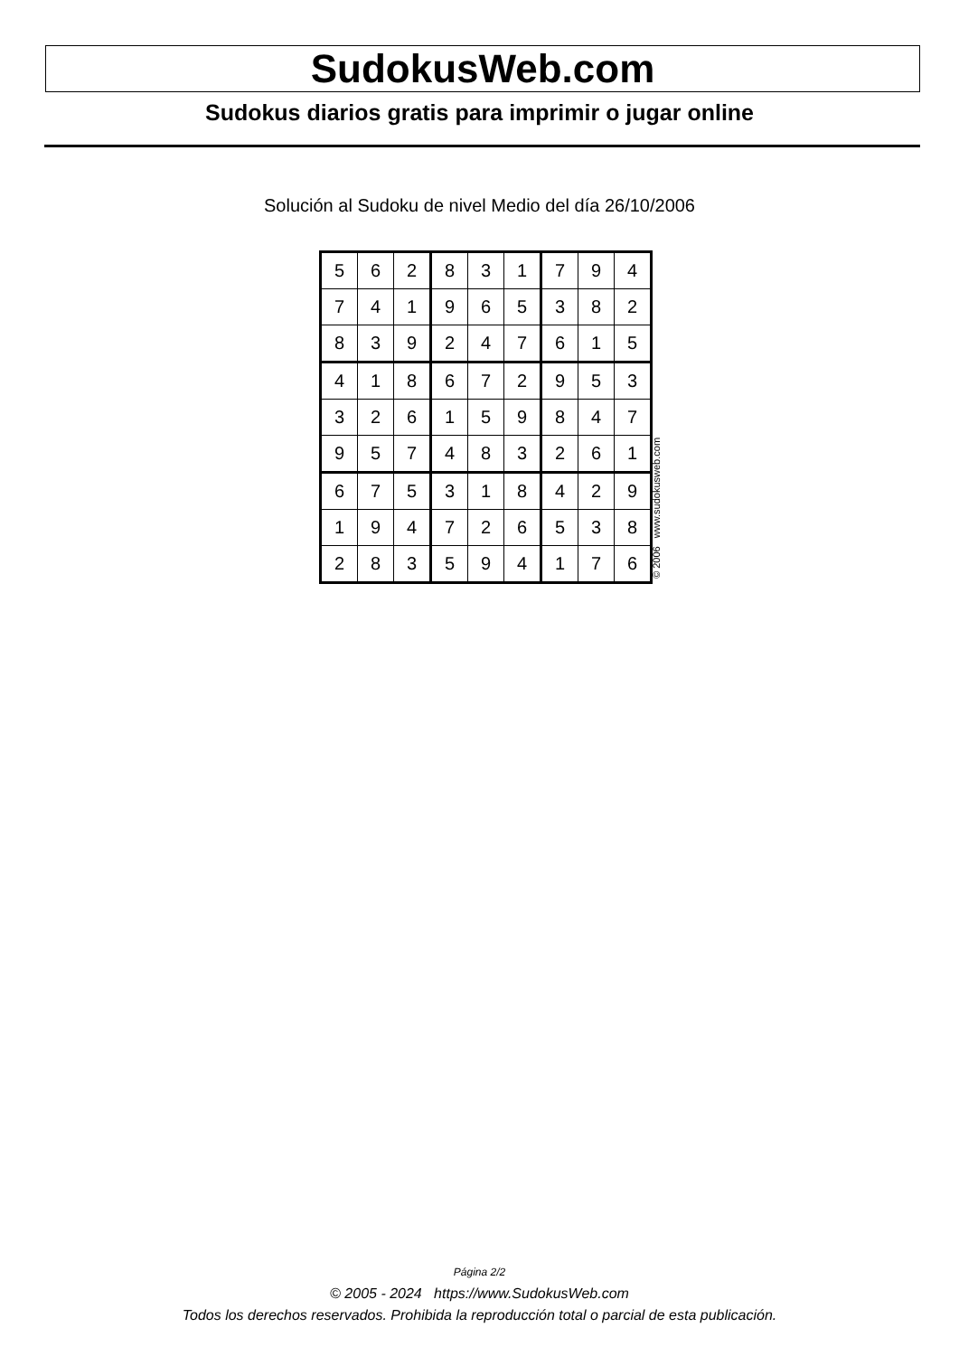SudokusWeb.com
Sudokus diarios gratis para imprimir o jugar online
Solución al Sudoku de nivel Medio del día 26/10/2006
| 5 | 6 | 2 | 8 | 3 | 1 | 7 | 9 | 4 |
| 7 | 4 | 1 | 9 | 6 | 5 | 3 | 8 | 2 |
| 8 | 3 | 9 | 2 | 4 | 7 | 6 | 1 | 5 |
| 4 | 1 | 8 | 6 | 7 | 2 | 9 | 5 | 3 |
| 3 | 2 | 6 | 1 | 5 | 9 | 8 | 4 | 7 |
| 9 | 5 | 7 | 4 | 8 | 3 | 2 | 6 | 1 |
| 6 | 7 | 5 | 3 | 1 | 8 | 4 | 2 | 9 |
| 1 | 9 | 4 | 7 | 2 | 6 | 5 | 3 | 8 |
| 2 | 8 | 3 | 5 | 9 | 4 | 1 | 7 | 6 |
© 2006 www.sudokusweb.com
Página 2/2
© 2005 - 2024 https://www.SudokusWeb.com
Todos los derechos reservados. Prohibida la reproducción total o parcial de esta publicación.